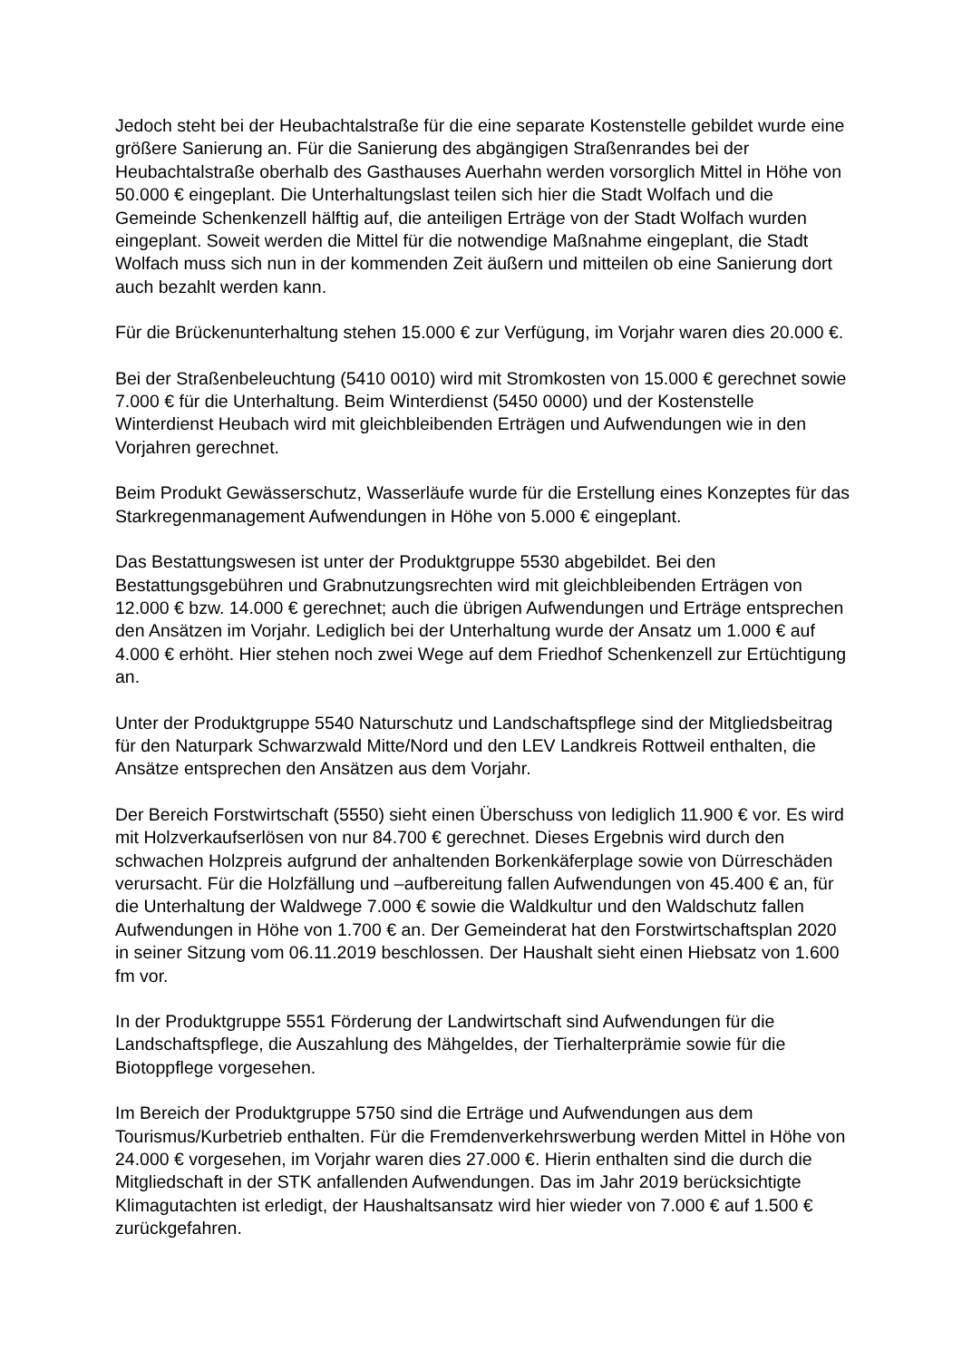Jedoch steht bei der Heubachtalstraße für die eine separate Kostenstelle gebildet wurde eine größere Sanierung an. Für die Sanierung des abgängigen Straßenrandes bei der Heubachtalstraße oberhalb des Gasthauses Auerhahn werden vorsorglich Mittel in Höhe von 50.000 € eingeplant. Die Unterhaltungslast teilen sich hier die Stadt Wolfach und die Gemeinde Schenkenzell hälftig auf, die anteiligen Erträge von der Stadt Wolfach wurden eingeplant. Soweit werden die Mittel für die notwendige Maßnahme eingeplant, die Stadt Wolfach muss sich nun in der kommenden Zeit äußern und mitteilen ob eine Sanierung dort auch bezahlt werden kann.
Für die Brückenunterhaltung stehen 15.000 € zur Verfügung, im Vorjahr waren dies 20.000 €.
Bei der Straßenbeleuchtung (5410 0010) wird mit Stromkosten von 15.000 € gerechnet sowie 7.000 € für die Unterhaltung. Beim Winterdienst (5450 0000) und der Kostenstelle Winterdienst Heubach wird mit gleichbleibenden Erträgen und Aufwendungen wie in den Vorjahren gerechnet.
Beim Produkt Gewässerschutz, Wasserläufe wurde für die Erstellung eines Konzeptes für das Starkregenmanagement Aufwendungen in Höhe von 5.000 € eingeplant.
Das Bestattungswesen ist unter der Produktgruppe 5530 abgebildet. Bei den Bestattungsgebühren und Grabnutzungsrechten wird mit gleichbleibenden Erträgen von 12.000 € bzw. 14.000 € gerechnet; auch die übrigen Aufwendungen und Erträge entsprechen den Ansätzen im Vorjahr. Lediglich bei der Unterhaltung wurde der Ansatz um 1.000 € auf 4.000 € erhöht. Hier stehen noch zwei Wege auf dem Friedhof Schenkenzell zur Ertüchtigung an.
Unter der Produktgruppe 5540 Naturschutz und Landschaftspflege sind der Mitgliedsbeitrag für den Naturpark Schwarzwald Mitte/Nord und den LEV Landkreis Rottweil enthalten, die Ansätze entsprechen den Ansätzen aus dem Vorjahr.
Der Bereich Forstwirtschaft (5550) sieht einen Überschuss von lediglich 11.900 € vor. Es wird mit Holzverkaufserlösen von nur 84.700 € gerechnet. Dieses Ergebnis wird durch den schwachen Holzpreis aufgrund der anhaltenden Borkenkäferplage sowie von Dürreschäden verursacht. Für die Holzfällung und –aufbereitung fallen Aufwendungen von 45.400 € an, für die Unterhaltung der Waldwege 7.000 € sowie die Waldkultur und den Waldschutz fallen Aufwendungen in Höhe von 1.700 € an. Der Gemeinderat hat den Forstwirtschaftsplan 2020 in seiner Sitzung vom 06.11.2019 beschlossen. Der Haushalt sieht einen Hiebsatz von 1.600 fm vor.
In der Produktgruppe 5551 Förderung der Landwirtschaft sind Aufwendungen für die Landschaftspflege, die Auszahlung des Mähgeldes, der Tierhalterprämie sowie für die Biotoppflege vorgesehen.
Im Bereich der Produktgruppe 5750 sind die Erträge und Aufwendungen aus dem Tourismus/Kurbetrieb enthalten. Für die Fremdenverkehrswerbung werden Mittel in Höhe von 24.000 € vorgesehen, im Vorjahr waren dies 27.000 €. Hierin enthalten sind die durch die Mitgliedschaft in der STK anfallenden Aufwendungen. Das im Jahr 2019 berücksichtigte Klimagutachten ist erledigt, der Haushaltsansatz wird hier wieder von 7.000 € auf 1.500 € zurückgefahren.